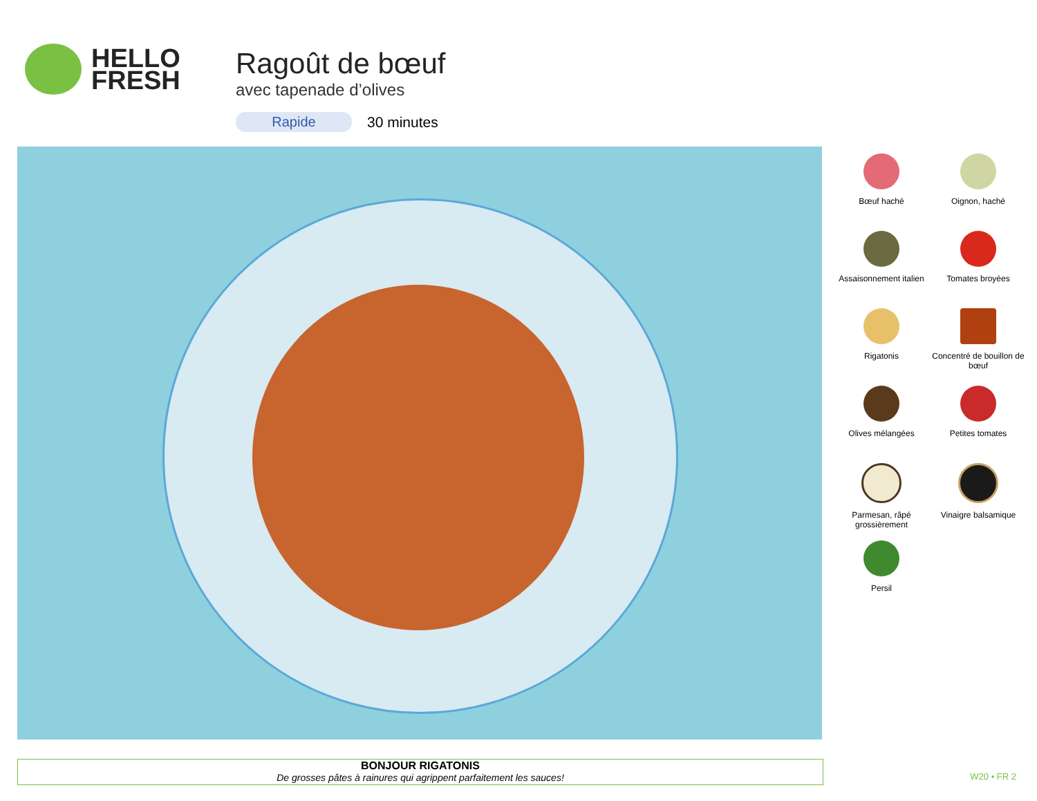HELLO
FRESH
Ragoût de bœuf
avec tapenade d’olives
Rapide 30 minutes
Bœuf haché
Oignon, haché
Assaisonnement italien
Tomates broyées
Rigatonis
Concentré de bouillon de bœuf
Olives mélangées
Petites tomates
Parmesan, râpé grossièrement
Vinaigre balsamique
Persil
BONJOUR RIGATONIS
De grosses pâtes à rainures qui agrippent parfaitement les sauces!
W20 • FR 2